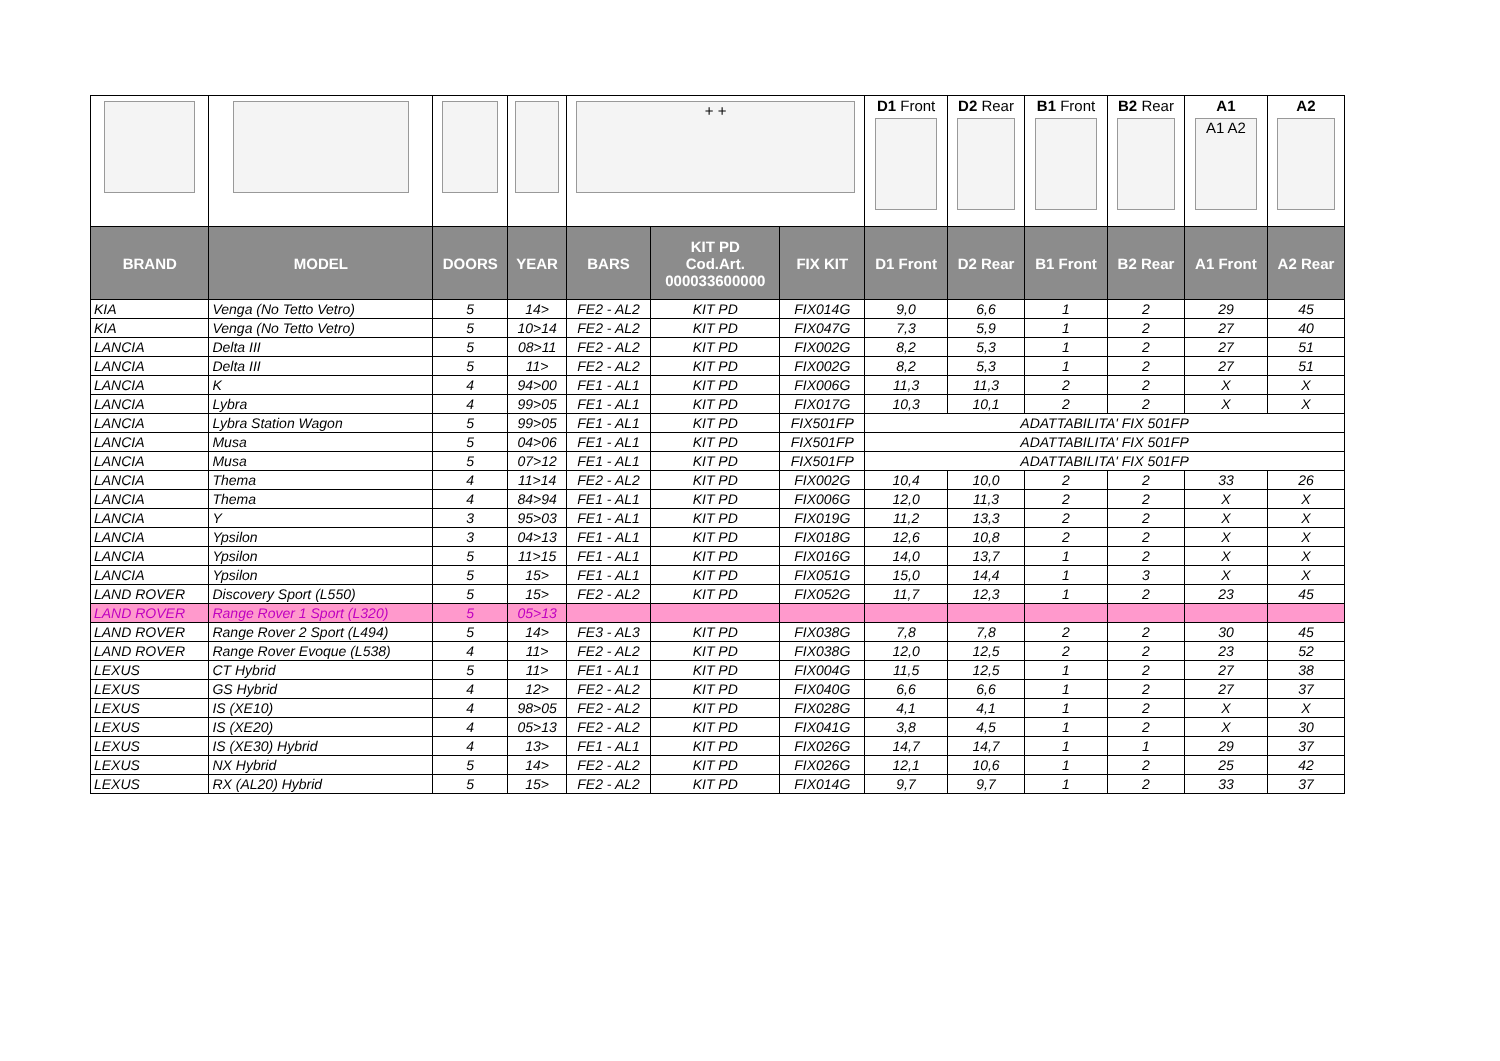| | | | | + + | | | D1 Front | D2 Rear | B1 Front | B2 Rear | A1 A1 A2 | A2 |
| BRAND | MODEL | DOORS | YEAR | BARS | KIT PD Cod.Art. 000033600000 | FIX KIT | D1 Front | D2 Rear | B1 Front | B2 Rear | A1 Front | A2 Rear |
| KIA | Venga (No Tetto Vetro) | 5 | 14> | FE2 - AL2 | KIT PD | FIX014G | 9,0 | 6,6 | 1 | 2 | 29 | 45 |
| KIA | Venga (No Tetto Vetro) | 5 | 10>14 | FE2 - AL2 | KIT PD | FIX047G | 7,3 | 5,9 | 1 | 2 | 27 | 40 |
| LANCIA | Delta III | 5 | 08>11 | FE2 - AL2 | KIT PD | FIX002G | 8,2 | 5,3 | 1 | 2 | 27 | 51 |
| LANCIA | Delta III | 5 | 11> | FE2 - AL2 | KIT PD | FIX002G | 8,2 | 5,3 | 1 | 2 | 27 | 51 |
| LANCIA | K | 4 | 94>00 | FE1 - AL1 | KIT PD | FIX006G | 11,3 | 11,3 | 2 | 2 | X | X |
| LANCIA | Lybra | 4 | 99>05 | FE1 - AL1 | KIT PD | FIX017G | 10,3 | 10,1 | 2 | 2 | X | X |
| LANCIA | Lybra Station Wagon | 5 | 99>05 | FE1 - AL1 | KIT PD | FIX501FP | ADATTABILITA' FIX 501FP | | | | | |
| LANCIA | Musa | 5 | 04>06 | FE1 - AL1 | KIT PD | FIX501FP | ADATTABILITA' FIX 501FP | | | | | |
| LANCIA | Musa | 5 | 07>12 | FE1 - AL1 | KIT PD | FIX501FP | ADATTABILITA' FIX 501FP | | | | | |
| LANCIA | Thema | 4 | 11>14 | FE2 - AL2 | KIT PD | FIX002G | 10,4 | 10,0 | 2 | 2 | 33 | 26 |
| LANCIA | Thema | 4 | 84>94 | FE1 - AL1 | KIT PD | FIX006G | 12,0 | 11,3 | 2 | 2 | X | X |
| LANCIA | Y | 3 | 95>03 | FE1 - AL1 | KIT PD | FIX019G | 11,2 | 13,3 | 2 | 2 | X | X |
| LANCIA | Ypsilon | 3 | 04>13 | FE1 - AL1 | KIT PD | FIX018G | 12,6 | 10,8 | 2 | 2 | X | X |
| LANCIA | Ypsilon | 5 | 11>15 | FE1 - AL1 | KIT PD | FIX016G | 14,0 | 13,7 | 1 | 2 | X | X |
| LANCIA | Ypsilon | 5 | 15> | FE1 - AL1 | KIT PD | FIX051G | 15,0 | 14,4 | 1 | 3 | X | X |
| LAND ROVER | Discovery Sport (L550) | 5 | 15> | FE2 - AL2 | KIT PD | FIX052G | 11,7 | 12,3 | 1 | 2 | 23 | 45 |
| LAND ROVER | Range Rover 1 Sport (L320) | 5 | 05>13 | | | | | | | | | |
| LAND ROVER | Range Rover 2 Sport (L494) | 5 | 14> | FE3 - AL3 | KIT PD | FIX038G | 7,8 | 7,8 | 2 | 2 | 30 | 45 |
| LAND ROVER | Range Rover Evoque (L538) | 4 | 11> | FE2 - AL2 | KIT PD | FIX038G | 12,0 | 12,5 | 2 | 2 | 23 | 52 |
| LEXUS | CT Hybrid | 5 | 11> | FE1 - AL1 | KIT PD | FIX004G | 11,5 | 12,5 | 1 | 2 | 27 | 38 |
| LEXUS | GS Hybrid | 4 | 12> | FE2 - AL2 | KIT PD | FIX040G | 6,6 | 6,6 | 1 | 2 | 27 | 37 |
| LEXUS | IS (XE10) | 4 | 98>05 | FE2 - AL2 | KIT PD | FIX028G | 4,1 | 4,1 | 1 | 2 | X | X |
| LEXUS | IS (XE20) | 4 | 05>13 | FE2 - AL2 | KIT PD | FIX041G | 3,8 | 4,5 | 1 | 2 | X | 30 |
| LEXUS | IS (XE30) Hybrid | 4 | 13> | FE1 - AL1 | KIT PD | FIX026G | 14,7 | 14,7 | 1 | 1 | 29 | 37 |
| LEXUS | NX Hybrid | 5 | 14> | FE2 - AL2 | KIT PD | FIX026G | 12,1 | 10,6 | 1 | 2 | 25 | 42 |
| LEXUS | RX (AL20) Hybrid | 5 | 15> | FE2 - AL2 | KIT PD | FIX014G | 9,7 | 9,7 | 1 | 2 | 33 | 37 |